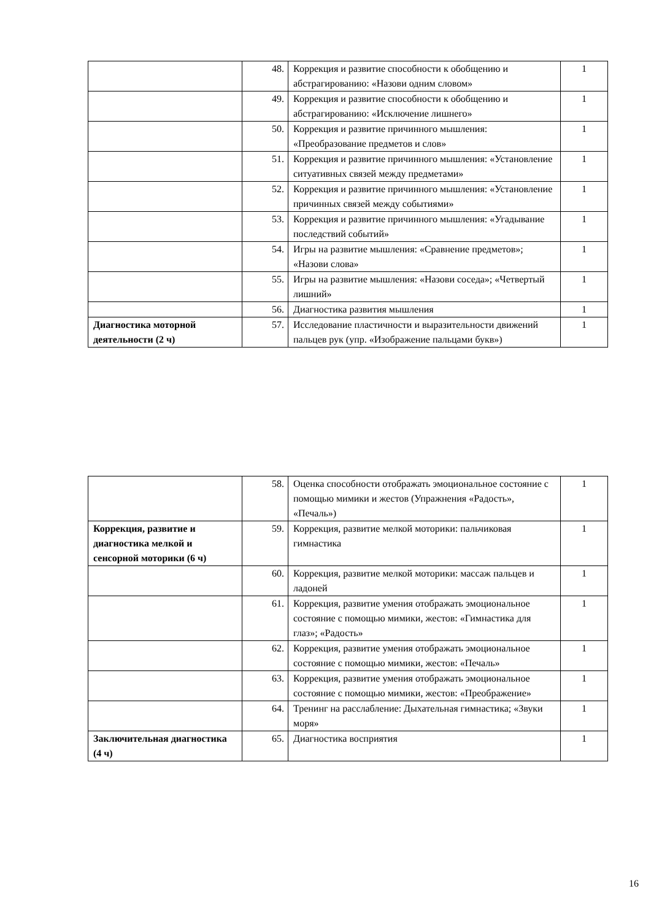| | 48. | Коррекция и развитие способности к обобщению и абстрагированию: «Назови одним словом» | 1 |
| | 49. | Коррекция и развитие способности к обобщению и абстрагированию: «Исключение лишнего» | 1 |
| | 50. | Коррекция и развитие причинного мышления: «Преобразование предметов и слов» | 1 |
| | 51. | Коррекция и развитие причинного мышления: «Установление ситуативных связей между предметами» | 1 |
| | 52. | Коррекция и развитие причинного мышления: «Установление причинных связей между событиями» | 1 |
| | 53. | Коррекция и развитие причинного мышления: «Угадывание последствий событий» | 1 |
| | 54. | Игры на развитие мышления: «Сравнение предметов»; «Назови слова» | 1 |
| | 55. | Игры на развитие мышления: «Назови соседа»; «Четвертый лишний» | 1 |
| | 56. | Диагностика развития мышления | 1 |
| Диагностика моторной деятельности (2 ч) | 57. | Исследование пластичности и выразительности движений пальцев рук (упр. «Изображение пальцами букв») | 1 |
| | 58. | Оценка способности отображать эмоциональное состояние с помощью мимики и жестов (Упражнения «Радость», «Печаль») | 1 |
| Коррекция, развитие и диагностика мелкой и сенсорной моторики (6 ч) | 59. | Коррекция, развитие мелкой моторики: пальчиковая гимнастика | 1 |
| | 60. | Коррекция, развитие мелкой моторики: массаж пальцев и ладоней | 1 |
| | 61. | Коррекция, развитие умения отображать эмоциональное состояние с помощью мимики, жестов: «Гимнастика для глаз»; «Радость» | 1 |
| | 62. | Коррекция, развитие умения отображать эмоциональное состояние с помощью мимики, жестов: «Печаль» | 1 |
| | 63. | Коррекция, развитие умения отображать эмоциональное состояние с помощью мимики, жестов: «Преображение» | 1 |
| | 64. | Тренинг на расслабление: Дыхательная гимнастика; «Звуки моря» | 1 |
| Заключительная диагностика (4 ч) | 65. | Диагностика восприятия | 1 |
16